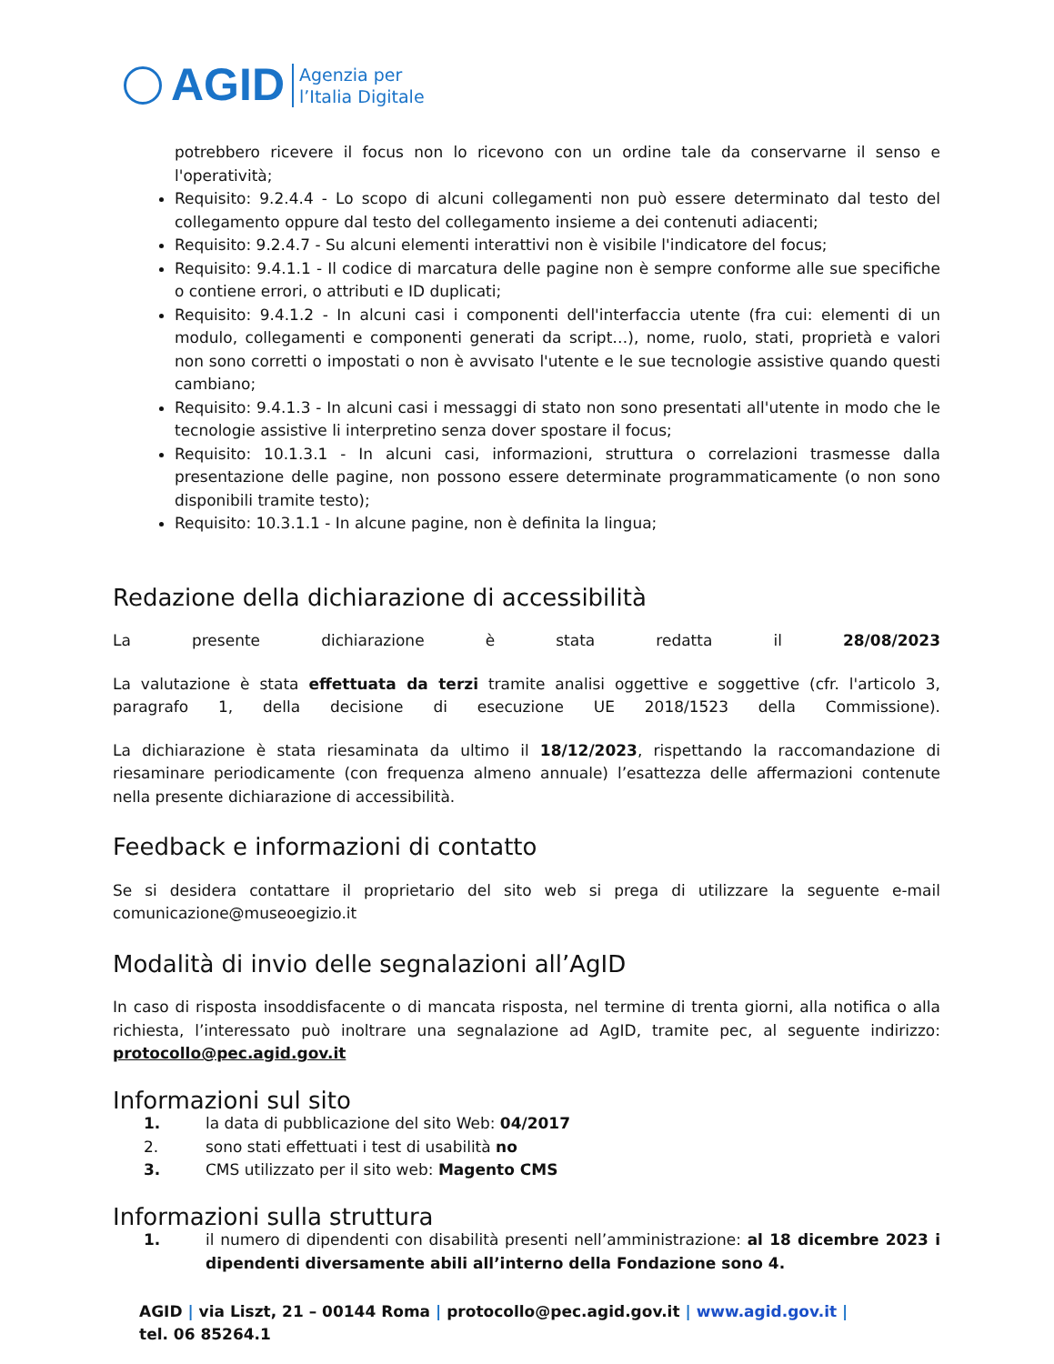AGID
Agenzia per
l’Italia Digitale
potrebbero ricevere il focus non lo ricevono con un ordine tale da conservarne il senso e l'operatività;
Requisito: 9.2.4.4 - Lo scopo di alcuni collegamenti non può essere determinato dal testo del collegamento oppure dal testo del collegamento insieme a dei contenuti adiacenti;
Requisito: 9.2.4.7 - Su alcuni elementi interattivi non è visibile l'indicatore del focus;
Requisito: 9.4.1.1 - Il codice di marcatura delle pagine non è sempre conforme alle sue specifiche o contiene errori, o attributi e ID duplicati;
Requisito: 9.4.1.2 - In alcuni casi i componenti dell'interfaccia utente (fra cui: elementi di un modulo, collegamenti e componenti generati da script…), nome, ruolo, stati, proprietà e valori non sono corretti o impostati o non è avvisato l'utente e le sue tecnologie assistive quando questi cambiano;
Requisito: 9.4.1.3 - In alcuni casi i messaggi di stato non sono presentati all'utente in modo che le tecnologie assistive li interpretino senza dover spostare il focus;
Requisito: 10.1.3.1 - In alcuni casi, informazioni, struttura o correlazioni trasmesse dalla presentazione delle pagine, non possono essere determinate programmaticamente (o non sono disponibili tramite testo);
Requisito: 10.3.1.1 - In alcune pagine, non è definita la lingua;
Redazione della dichiarazione di accessibilità
La presente dichiarazione è stata redatta il 28/08/2023
La valutazione è stata effettuata da terzi tramite analisi oggettive e soggettive (cfr. l'articolo 3, paragrafo 1, della decisione di esecuzione UE 2018/1523 della Commissione).
La dichiarazione è stata riesaminata da ultimo il 18/12/2023, rispettando la raccomandazione di riesaminare periodicamente (con frequenza almeno annuale) l’esattezza delle affermazioni contenute nella presente dichiarazione di accessibilità.
Feedback e informazioni di contatto
Se si desidera contattare il proprietario del sito web si prega di utilizzare la seguente e-mail comunicazione@museoegizio.it
Modalità di invio delle segnalazioni all’AgID
In caso di risposta insoddisfacente o di mancata risposta, nel termine di trenta giorni, alla notifica o alla richiesta, l’interessato può inoltrare una segnalazione ad AgID, tramite pec, al seguente indirizzo: protocollo@pec.agid.gov.it
Informazioni sul sito
1. la data di pubblicazione del sito Web: 04/2017
2. sono stati effettuati i test di usabilità no
3. CMS utilizzato per il sito web: Magento CMS
Informazioni sulla struttura
1. il numero di dipendenti con disabilità presenti nell’amministrazione: al 18 dicembre 2023 i dipendenti diversamente abili all’interno della Fondazione sono 4.
AGID | via Liszt, 21 – 00144 Roma | protocollo@pec.agid.gov.it | www.agid.gov.it | tel. 06 85264.1